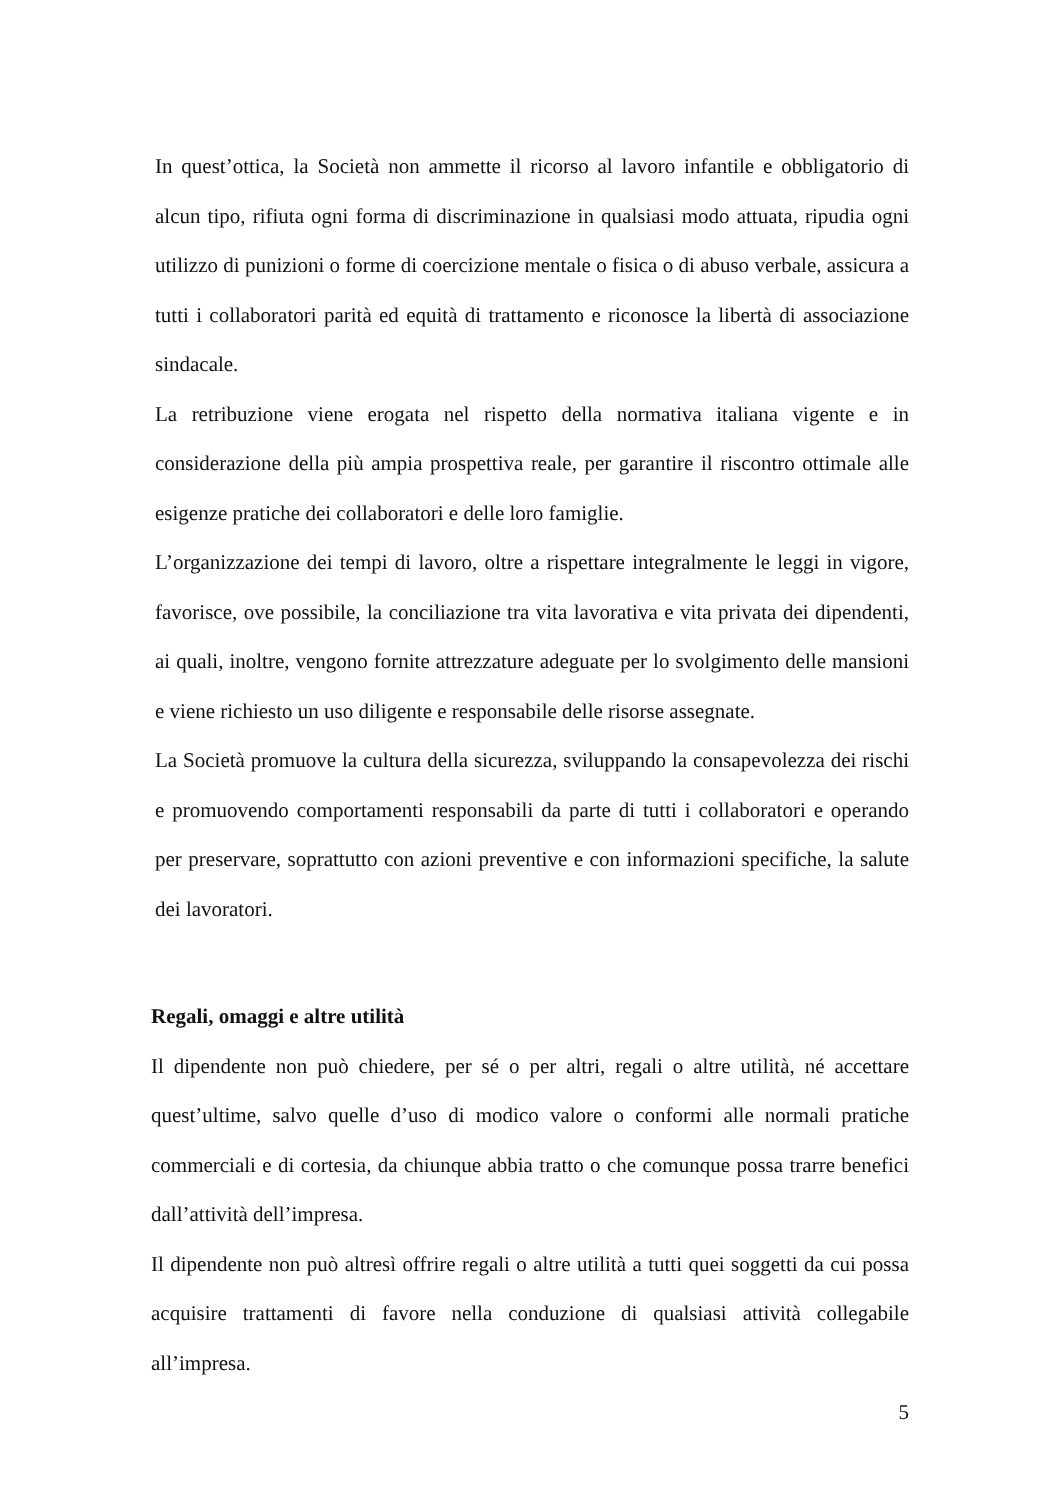In quest’ottica, la Società non ammette il ricorso al lavoro infantile e obbligatorio di alcun tipo, rifiuta ogni forma di discriminazione in qualsiasi modo attuata, ripudia ogni utilizzo di punizioni o forme di coercizione mentale o fisica o di abuso verbale, assicura a tutti i collaboratori parità ed equità di trattamento e riconosce la libertà di associazione sindacale.
La retribuzione viene erogata nel rispetto della normativa italiana vigente e in considerazione della più ampia prospettiva reale, per garantire il riscontro ottimale alle esigenze pratiche dei collaboratori e delle loro famiglie.
L’organizzazione dei tempi di lavoro, oltre a rispettare integralmente le leggi in vigore, favorisce, ove possibile, la conciliazione tra vita lavorativa e vita privata dei dipendenti, ai quali, inoltre, vengono fornite attrezzature adeguate per lo svolgimento delle mansioni e viene richiesto un uso diligente e responsabile delle risorse assegnate.
La Società promuove la cultura della sicurezza, sviluppando la consapevolezza dei rischi e promuovendo comportamenti responsabili da parte di tutti i collaboratori e operando per preservare, soprattutto con azioni preventive e con informazioni specifiche, la salute dei lavoratori.
Regali, omaggi e altre utilità
Il dipendente non può chiedere, per sé o per altri, regali o altre utilità, né accettare quest’ultime, salvo quelle d’uso di modico valore o conformi alle normali pratiche commerciali e di cortesia, da chiunque abbia tratto o che comunque possa trarre benefici dall’attività dell’impresa.
Il dipendente non può altresì offrire regali o altre utilità a tutti quei soggetti da cui possa acquisire trattamenti di favore nella conduzione di qualsiasi attività collegabile all’impresa.
5